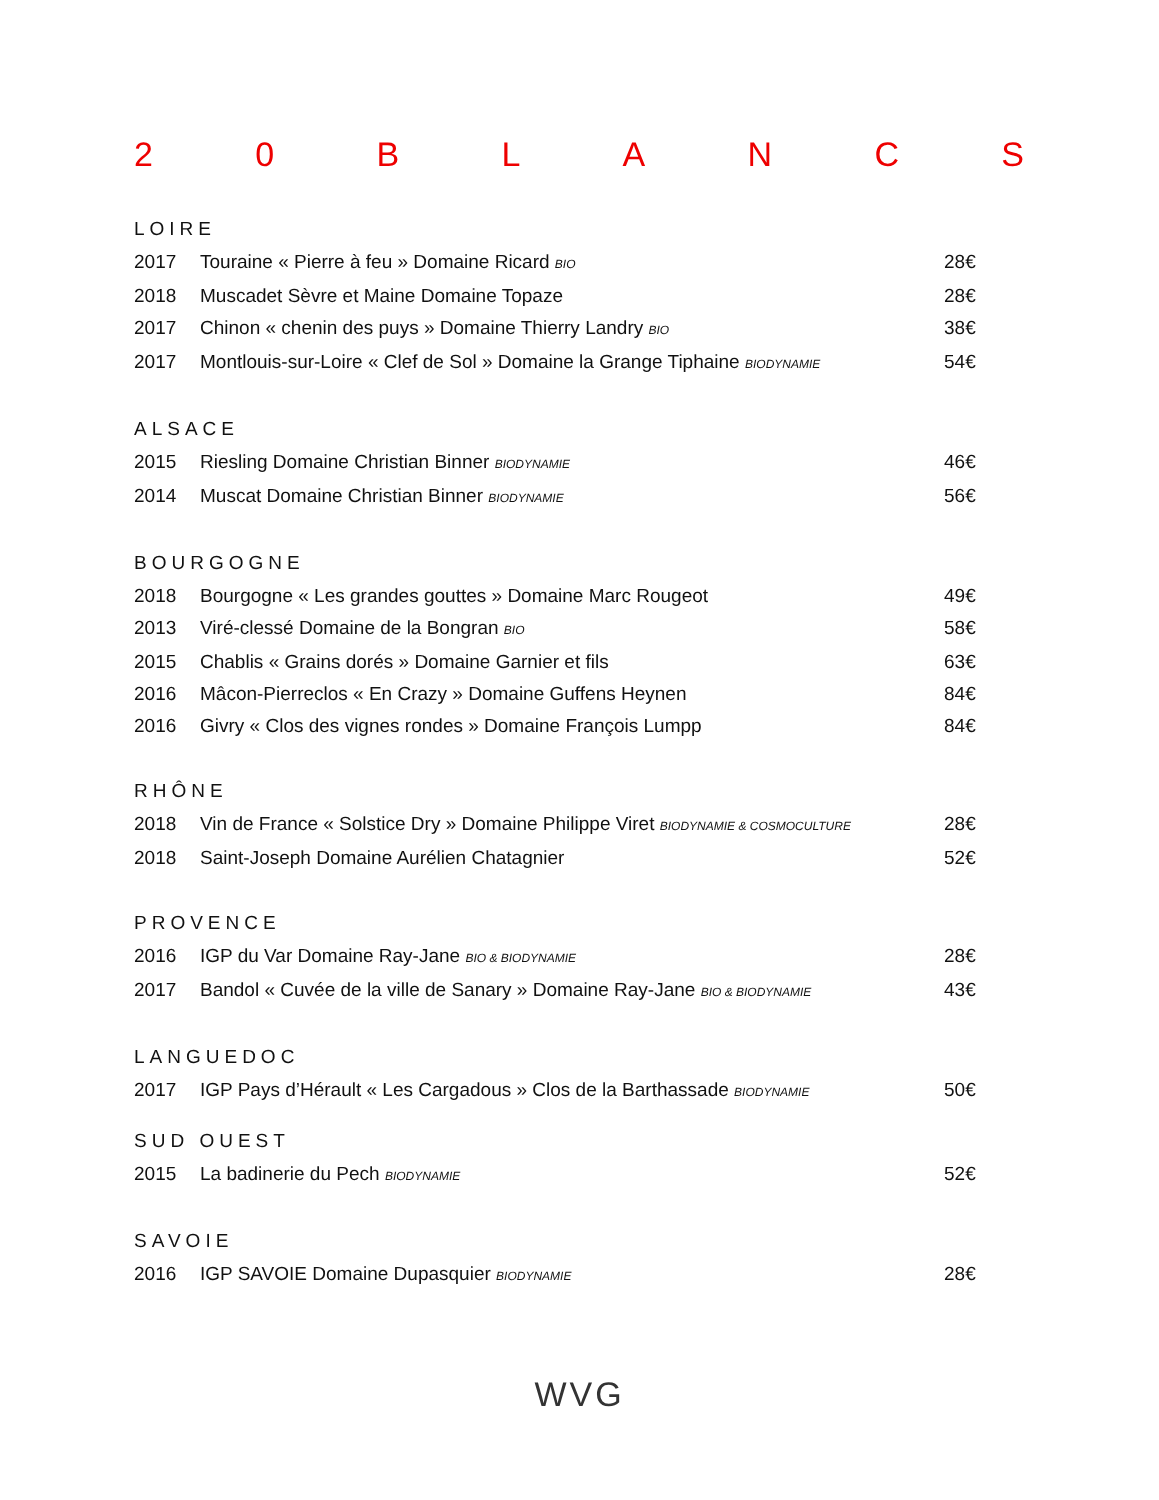20 BLANCS
LOIRE
2017 Touraine « Pierre à feu » Domaine Ricard BIO 28€
2018 Muscadet Sèvre et Maine Domaine Topaze 28€
2017 Chinon « chenin des puys » Domaine Thierry Landry BIO 38€
2017 Montlouis-sur-Loire « Clef de Sol » Domaine la Grange Tiphaine BIODYNAMIE 54€
ALSACE
2015 Riesling Domaine Christian Binner BIODYNAMIE 46€
2014 Muscat Domaine Christian Binner BIODYNAMIE 56€
BOURGOGNE
2018 Bourgogne « Les grandes gouttes » Domaine Marc Rougeot 49€
2013 Viré-clessé Domaine de la Bongran BIO 58€
2015 Chablis « Grains dorés » Domaine Garnier et fils 63€
2016 Mâcon-Pierreclos « En Crazy » Domaine Guffens Heynen 84€
2016 Givry « Clos des vignes rondes » Domaine François Lumpp 84€
RHÔNE
2018 Vin de France « Solstice Dry » Domaine Philippe Viret BIODYNAMIE & COSMOCULTURE 28€
2018 Saint-Joseph Domaine Aurélien Chatagnier 52€
PROVENCE
2016 IGP du Var Domaine Ray-Jane BIO & BIODYNAMIE 28€
2017 Bandol « Cuvée de la ville de Sanary » Domaine Ray-Jane BIO & BIODYNAMIE 43€
LANGUEDOC
2017 IGP Pays d’Hérault « Les Cargadous » Clos de la Barthassade BIODYNAMIE 50€
SUD OUEST
2015 La badinerie du Pech BIODYNAMIE 52€
SAVOIE
2016 IGP SAVOIE Domaine Dupasquier BIODYNAMIE 28€
WVG